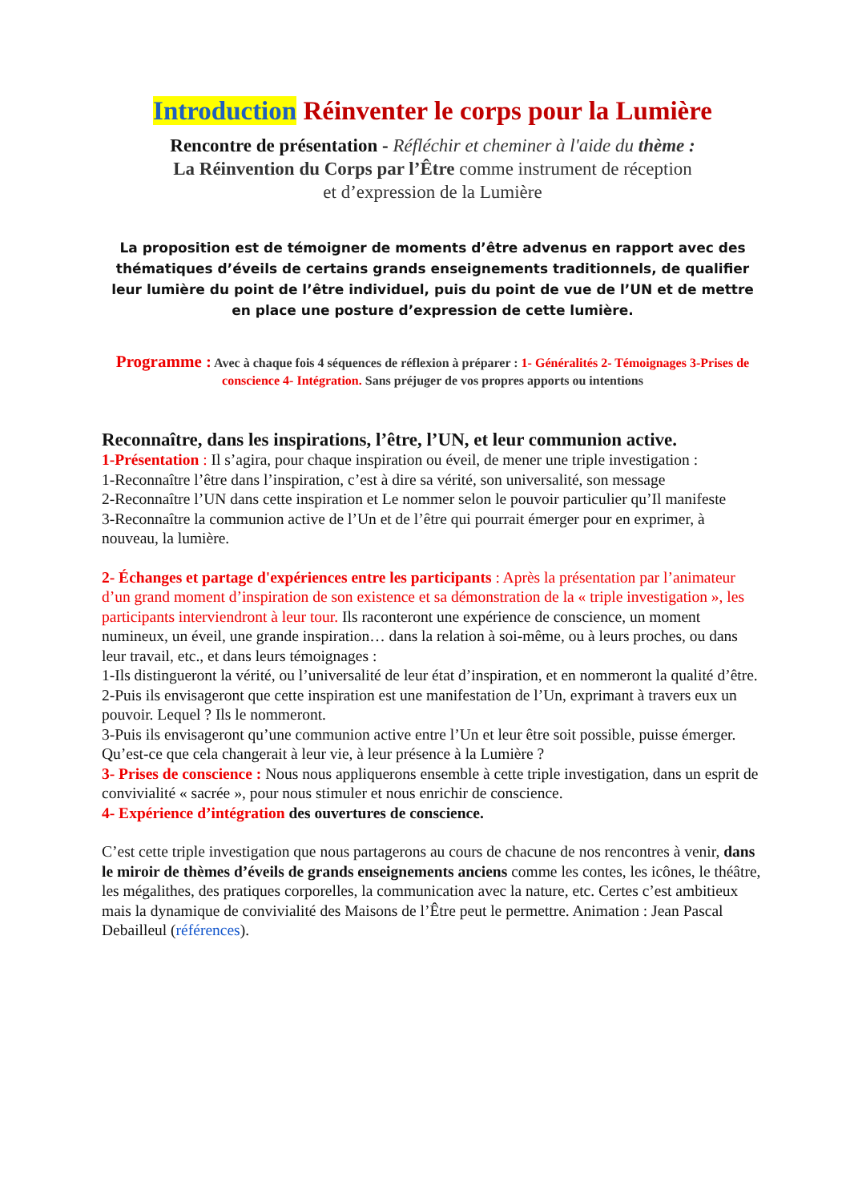Introduction Réinventer le corps pour la Lumière
Rencontre de présentation - Réfléchir et cheminer à l'aide du thème :
La Réinvention du Corps par l’Être comme instrument de réception
et d’expression de la Lumière
La proposition est de témoigner de moments d’être advenus en rapport avec des thématiques d’éveils de certains grands enseignements traditionnels, de qualifier leur lumière du point de l’être individuel, puis du point de vue de l’UN et de mettre en place une posture d’expression de cette lumière.
Programme : Avec à chaque fois 4 séquences de réflexion à préparer : 1- Généralités 2- Témoignages 3-Prises de conscience 4- Intégration. Sans préjuger de vos propres apports ou intentions
Reconnaître, dans les inspirations, l’être, l’UN, et leur communion active.
1-Présentation : Il s’agira, pour chaque inspiration ou éveil, de mener une triple investigation :
1-Reconnaître l’être dans l’inspiration, c’est à dire sa vérité, son universalité, son message
2-Reconnaître l’UN dans cette inspiration et Le nommer selon le pouvoir particulier qu’Il manifeste
3-Reconnaître la communion active de l’Un et de l’être qui pourrait émerger pour en exprimer, à nouveau, la lumière.
2- Échanges et partage d'expériences entre les participants : Après la présentation par l’animateur d’un grand moment d’inspiration de son existence et sa démonstration de la « triple investigation », les participants interviendront à leur tour. Ils raconteront une expérience de conscience, un moment numineux, un éveil, une grande inspiration… dans la relation à soi-même, ou à leurs proches, ou dans leur travail, etc., et dans leurs témoignages :
1-Ils distingueront la vérité, ou l’universalité de leur état d’inspiration, et en nommeront la qualité d’être.
2-Puis ils envisageront que cette inspiration est une manifestation de l’Un, exprimant à travers eux un pouvoir. Lequel ? Ils le nommeront.
3-Puis ils envisageront qu’une communion active entre l’Un et leur être soit possible, puisse émerger. Qu’est-ce que cela changerait à leur vie, à leur présence à la Lumière ?
3- Prises de conscience : Nous nous appliquerons ensemble à cette triple investigation, dans un esprit de convivialité « sacrée », pour nous stimuler et nous enrichir de conscience.
4- Expérience d’intégration des ouvertures de conscience.
C’est cette triple investigation que nous partagerons au cours de chacune de nos rencontres à venir, dans le miroir de thèmes d’éveils de grands enseignements anciens comme les contes, les icônes, le théâtre, les mégalithes, des pratiques corporelles, la communication avec la nature, etc. Certes c’est ambitieux mais la dynamique de convivialité des Maisons de l’Être peut le permettre. Animation : Jean Pascal Debailleul (références).